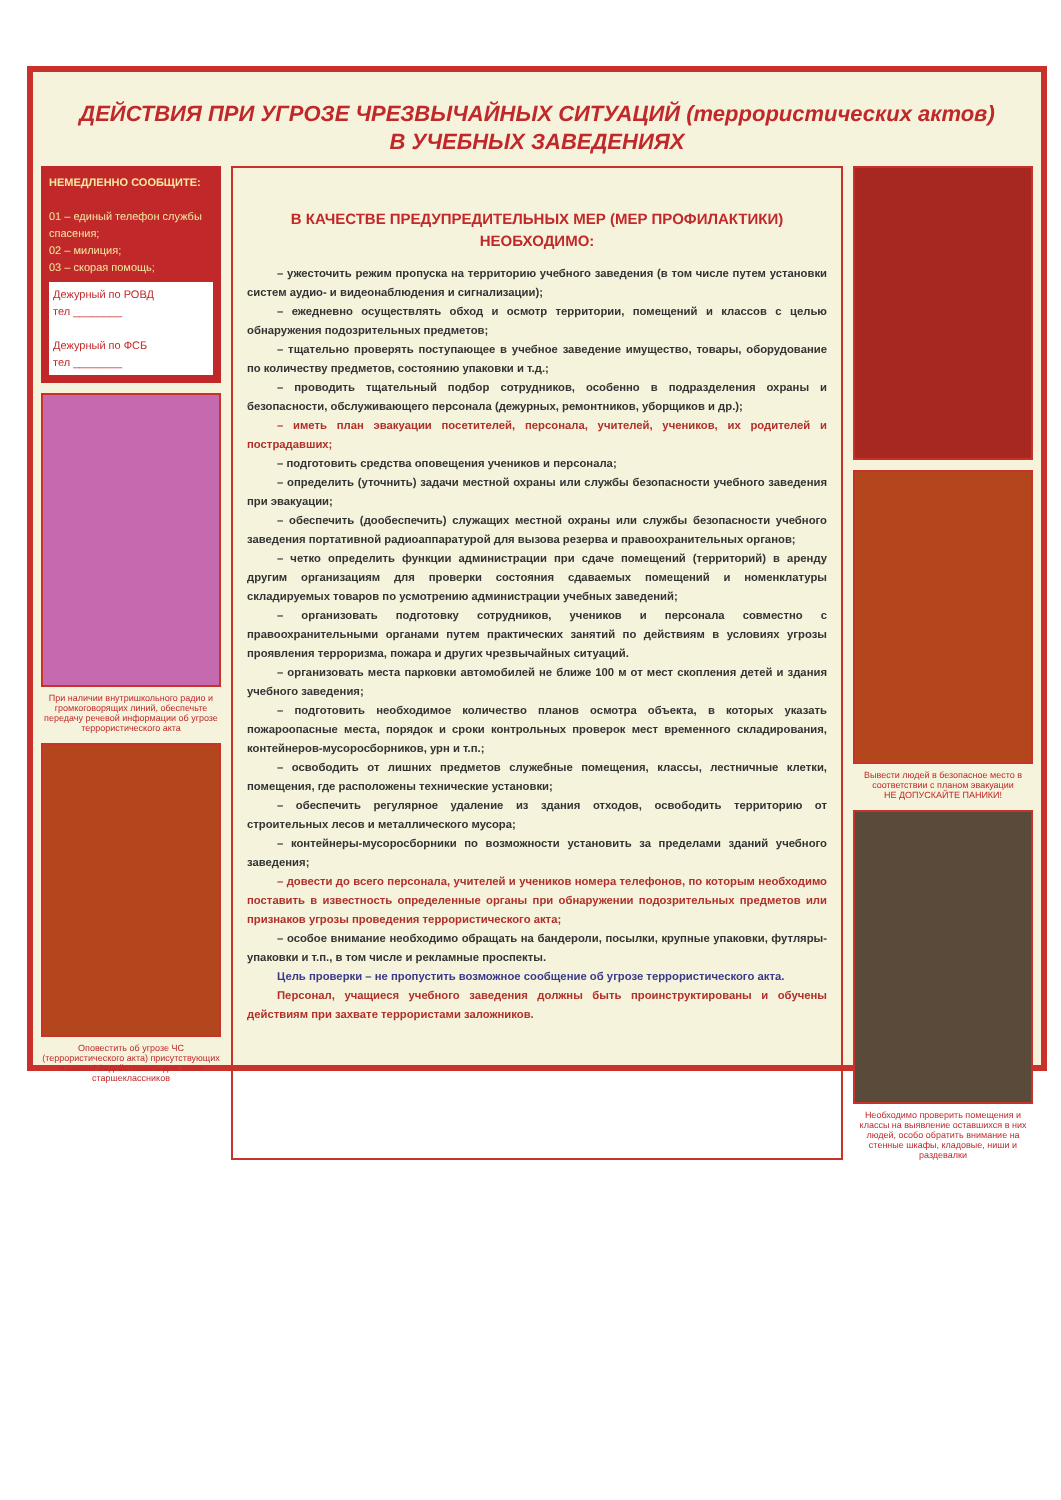ДЕЙСТВИЯ ПРИ УГРОЗЕ ЧРЕЗВЫЧАЙНЫХ СИТУАЦИЙ (террористических актов)
В УЧЕБНЫХ ЗАВЕДЕНИЯХ
НЕМЕДЛЕННО СООБЩИТЕ:
01 – единый телефон службы спасения;
02 – милиция;
03 – скорая помощь;
Дежурный по РОВД
тел ________
Дежурный по ФСБ
тел ________
При наличии внутришкольного радио и громкоговорящих линий, обеспечьте передачу речевой информации об угрозе террористического акта
Оповестить об угрозе ЧС (террористического акта) присутствующих в школе! Задействовать для этого старшеклассников
В КАЧЕСТВЕ ПРЕДУПРЕДИТЕЛЬНЫХ МЕР (МЕР ПРОФИЛАКТИКИ)
НЕОБХОДИМО:
– ужесточить режим пропуска на территорию учебного заведения (в том числе путем установки систем аудио- и видеонаблюдения и сигнализации);
– ежедневно осуществлять обход и осмотр территории, помещений и классов с целью обнаружения подозрительных предметов;
– тщательно проверять поступающее в учебное заведение имущество, товары, оборудование по количеству предметов, состоянию упаковки и т.д.;
– проводить тщательный подбор сотрудников, особенно в подразделения охраны и безопасности, обслуживающего персонала (дежурных, ремонтников, уборщиков и др.);
– иметь план эвакуации посетителей, персонала, учителей, учеников, их родителей и пострадавших;
– подготовить средства оповещения учеников и персонала;
– определить (уточнить) задачи местной охраны или службы безопасности учебного заведения при эвакуации;
– обеспечить (дообеспечить) служащих местной охраны или службы безопасности учебного заведения портативной радиоаппаратурой для вызова резерва и правоохранительных органов;
– четко определить функции администрации при сдаче помещений (территорий) в аренду другим организациям для проверки состояния сдаваемых помещений и номенклатуры складируемых товаров по усмотрению администрации учебных заведений;
– организовать подготовку сотрудников, учеников и персонала совместно с правоохранительными органами путем практических занятий по действиям в условиях угрозы проявления терроризма, пожара и других чрезвычайных ситуаций.
– организовать места парковки автомобилей не ближе 100 м от мест скопления детей и здания учебного заведения;
– подготовить необходимое количество планов осмотра объекта, в которых указать пожароопасные места, порядок и сроки контрольных проверок мест временного складирования, контейнеров-мусоросборников, урн и т.п.;
– освободить от лишних предметов служебные помещения, классы, лестничные клетки, помещения, где расположены технические установки;
– обеспечить регулярное удаление из здания отходов, освободить территорию от строительных лесов и металлического мусора;
– контейнеры-мусоросборники по возможности установить за пределами зданий учебного заведения;
– довести до всего персонала, учителей и учеников номера телефонов, по которым необходимо поставить в известность определенные органы при обнаружении подозрительных предметов или признаков угрозы проведения террористического акта;
– особое внимание необходимо обращать на бандероли, посылки, крупные упаковки, футляры-упаковки и т.п., в том числе и рекламные проспекты.
Цель проверки – не пропустить возможное сообщение об угрозе террористического акта.
Персонал, учащиеся учебного заведения должны быть проинструктированы и обучены действиям при захвате террористами заложников.
Вывести людей в безопасное место в соответствии с планом эвакуации
НЕ ДОПУСКАЙТЕ ПАНИКИ!
Необходимо проверить помещения и классы на выявление оставшихся в них людей, особо обратить внимание на стенные шкафы, кладовые, ниши и раздевалки